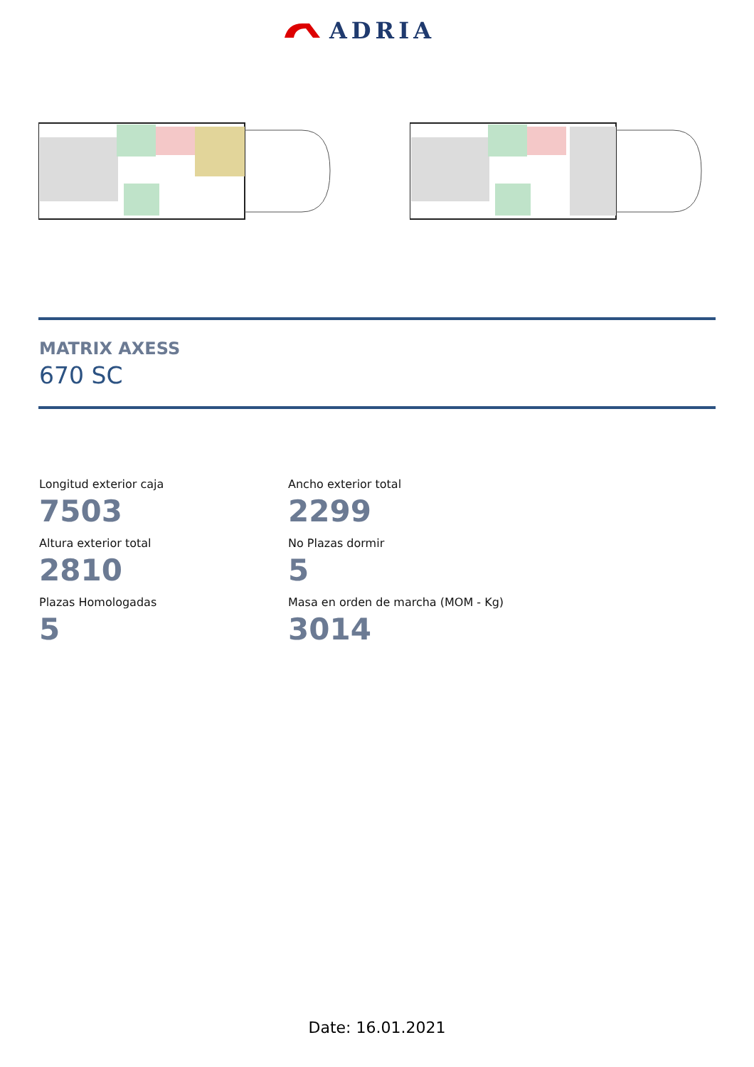ADRIA
MATRIX AXESS
670 SC
Longitud exterior caja
7503
Ancho exterior total
2299
Altura exterior total
2810
No Plazas dormir
5
Plazas Homologadas
5
Masa en orden de marcha (MOM - Kg)
3014
Date: 16.01.2021